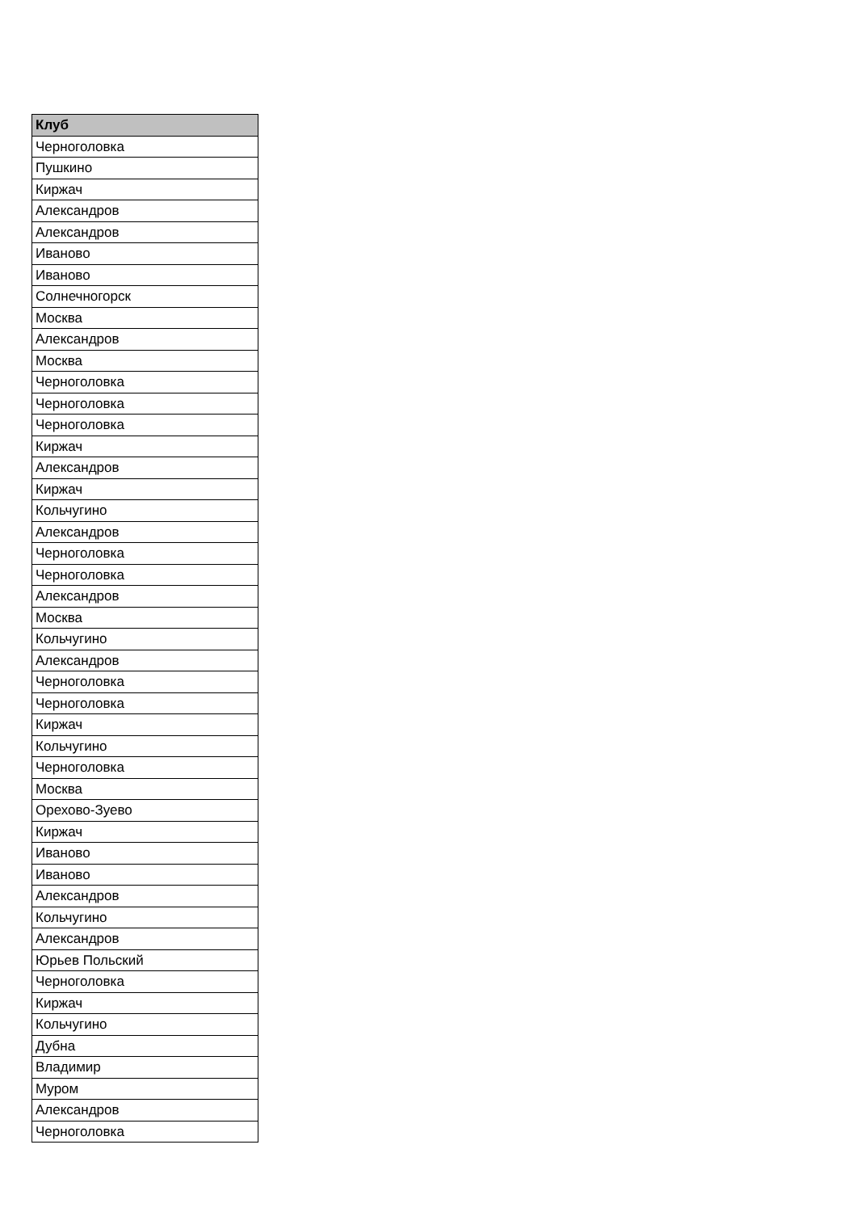| Клуб |
| --- |
| Черноголовка |
| Пушкино |
| Киржач |
| Александров |
| Александров |
| Иваново |
| Иваново |
| Солнечногорск |
| Москва |
| Александров |
| Москва |
| Черноголовка |
| Черноголовка |
| Черноголовка |
| Киржач |
| Александров |
| Киржач |
| Кольчугино |
| Александров |
| Черноголовка |
| Черноголовка |
| Александров |
| Москва |
| Кольчугино |
| Александров |
| Черноголовка |
| Черноголовка |
| Киржач |
| Кольчугино |
| Черноголовка |
| Москва |
| Орехово-Зуево |
| Киржач |
| Иваново |
| Иваново |
| Александров |
| Кольчугино |
| Александров |
| Юрьев Польский |
| Черноголовка |
| Киржач |
| Кольчугино |
| Дубна |
| Владимир |
| Муром |
| Александров |
| Черноголовка |